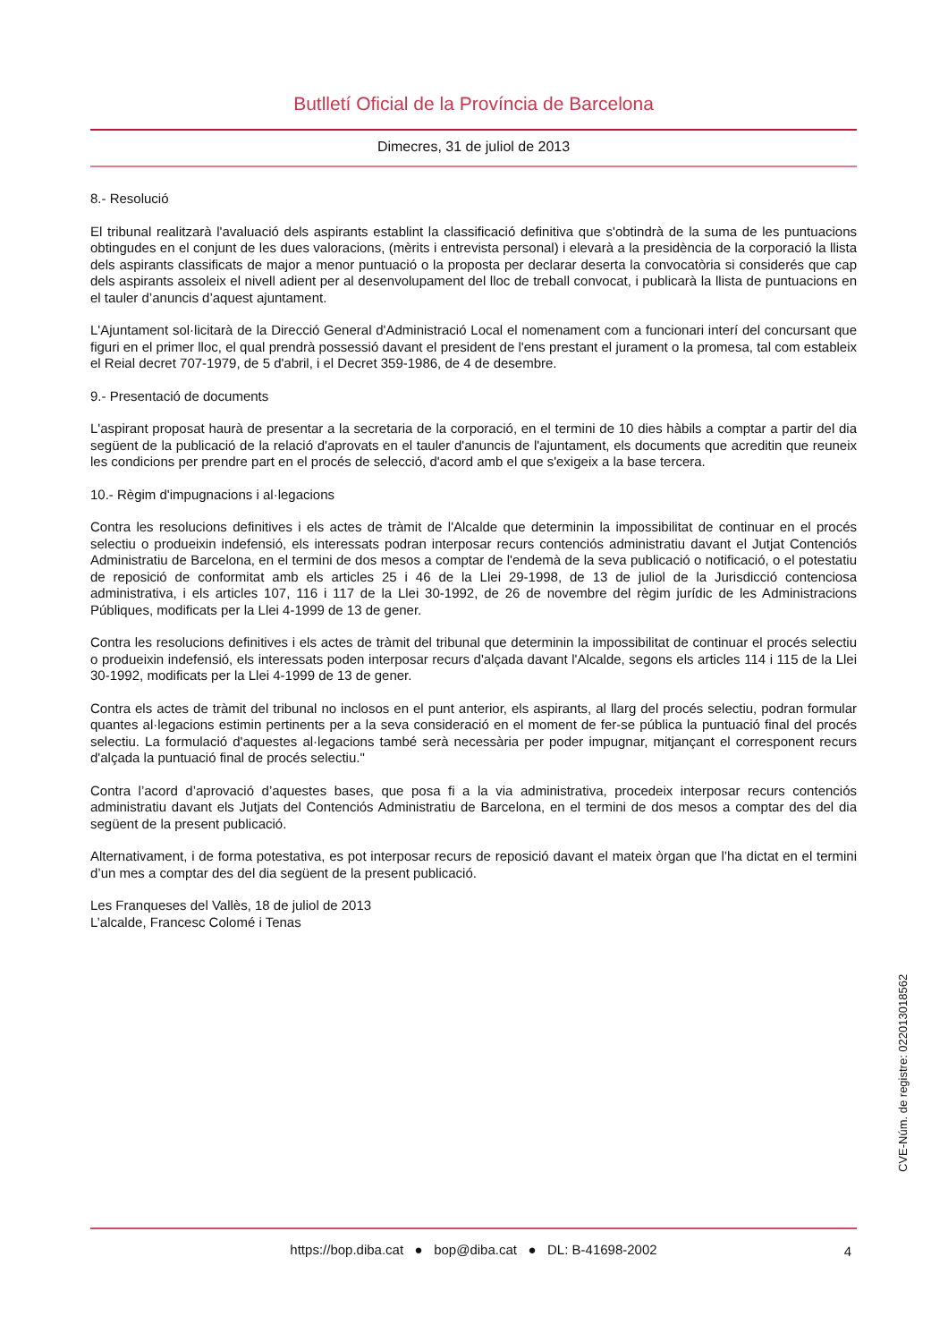Butlletí Oficial de la Província de Barcelona
Dimecres, 31 de juliol de 2013
8.- Resolució
El tribunal realitzarà l'avaluació dels aspirants establint la classificació definitiva que s'obtindrà de la suma de les puntuacions obtingudes en el conjunt de les dues valoracions, (mèrits i entrevista personal) i elevarà a la presidència de la corporació la llista dels aspirants classificats de major a menor puntuació o la proposta per declarar deserta la convocatòria si considerés que cap dels aspirants assoleix el nivell adient per al desenvolupament del lloc de treball convocat, i publicarà la llista de puntuacions en el tauler d’anuncis d’aquest ajuntament.
L'Ajuntament sol·licitarà de la Direcció General d'Administració Local el nomenament com a funcionari interí del concursant que figuri en el primer lloc, el qual prendrà possessió davant el president de l'ens prestant el jurament o la promesa, tal com estableix el Reial decret 707-1979, de 5 d'abril, i el Decret 359-1986, de 4 de desembre.
9.- Presentació de documents
L'aspirant proposat haurà de presentar a la secretaria de la corporació, en el termini de 10 dies hàbils a comptar a partir del dia següent de la publicació de la relació d'aprovats en el tauler d'anuncis de l'ajuntament, els documents que acreditin que reuneix les condicions per prendre part en el procés de selecció, d'acord amb el que s'exigeix a la base tercera.
10.- Règim d'impugnacions i al·legacions
Contra les resolucions definitives i els actes de tràmit de l'Alcalde que determinin la impossibilitat de continuar en el procés selectiu o produeixin indefensió, els interessats podran interposar recurs contenciós administratiu davant el Jutjat Contenciós Administratiu de Barcelona, en el termini de dos mesos a comptar de l'endemà de la seva publicació o notificació, o el potestatiu de reposició de conformitat amb els articles 25 i 46 de la Llei 29-1998, de 13 de juliol de la Jurisdicció contenciosa administrativa, i els articles 107, 116 i 117 de la Llei 30-1992, de 26 de novembre del règim jurídic de les Administracions Públiques, modificats per la Llei 4-1999 de 13 de gener.
Contra les resolucions definitives i els actes de tràmit del tribunal que determinin la impossibilitat de continuar el procés selectiu o produeixin indefensió, els interessats poden interposar recurs d'alçada davant l'Alcalde, segons els articles 114 i 115 de la Llei 30-1992, modificats per la Llei 4-1999 de 13 de gener.
Contra els actes de tràmit del tribunal no inclosos en el punt anterior, els aspirants, al llarg del procés selectiu, podran formular quantes al·legacions estimin pertinents per a la seva consideració en el moment de fer-se pública la puntuació final del procés selectiu. La formulació d'aquestes al·legacions també serà necessària per poder impugnar, mitjançant el corresponent recurs d'alçada la puntuació final de procés selectiu."
Contra l’acord d’aprovació d’aquestes bases, que posa fi a la via administrativa, procedeix interposar recurs contenciós administratiu davant els Jutjats del Contenciós Administratiu de Barcelona, en el termini de dos mesos a comptar des del dia següent de la present publicació.
Alternativament, i de forma potestativa, es pot interposar recurs de reposició davant el mateix òrgan que l’ha dictat en el termini d’un mes a comptar des del dia següent de la present publicació.
Les Franqueses del Vallès, 18 de juliol de 2013
L’alcalde, Francesc Colomé i Tenas
CVE-Núm. de registre: 022013018562
https://bop.diba.cat ● bop@diba.cat ● DL: B-41698-2002 4